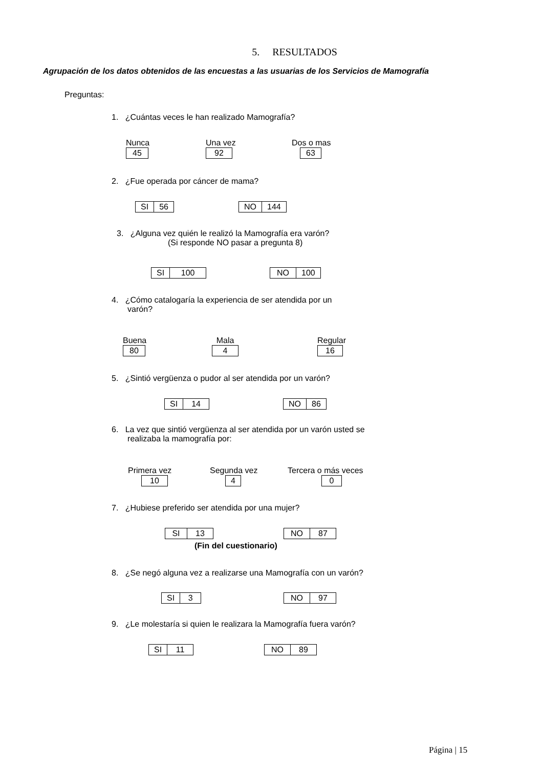5. RESULTADOS
Agrupación de los datos obtenidos de las encuestas a las usuarias de los Servicios de Mamografía
Preguntas:
1. ¿Cuántas veces le han realizado Mamografía?
Nunca
| 45 |
Una vez
| 92 |
Dos o mas
| 63 |
2. ¿Fue operada por cáncer de mama?
| SI | 56 |
| NO | 144 |
3. ¿Alguna vez quién le realizó la Mamografía era varón?
(Si responde NO pasar a pregunta 8)
| SI | 100 |
| NO | 100 |
4. ¿Cómo catalogaría la experiencia de ser atendida por un
varón?
Buena
| 80 |
Mala
| 4 |
Regular
| 16 |
5. ¿Sintió vergüenza o pudor al ser atendida por un varón?
| SI | 14 |
| NO | 86 |
6. La vez que sintió vergüenza al ser atendida por un varón usted se
realizaba la mamografía por:
Primera vez
| 10 |
Segunda vez
| 4 |
Tercera o más veces
| 0 |
7. ¿Hubiese preferido ser atendida por una mujer?
| SI | 13 |
| NO | 87 |
(Fin del cuestionario)
8. ¿Se negó alguna vez a realizarse una Mamografía con un varón?
| SI | 3 |
| NO | 97 |
9. ¿Le molestaría si quien le realizara la Mamografía fuera varón?
| SI | 11 |
| NO | 89 |
Página | 15